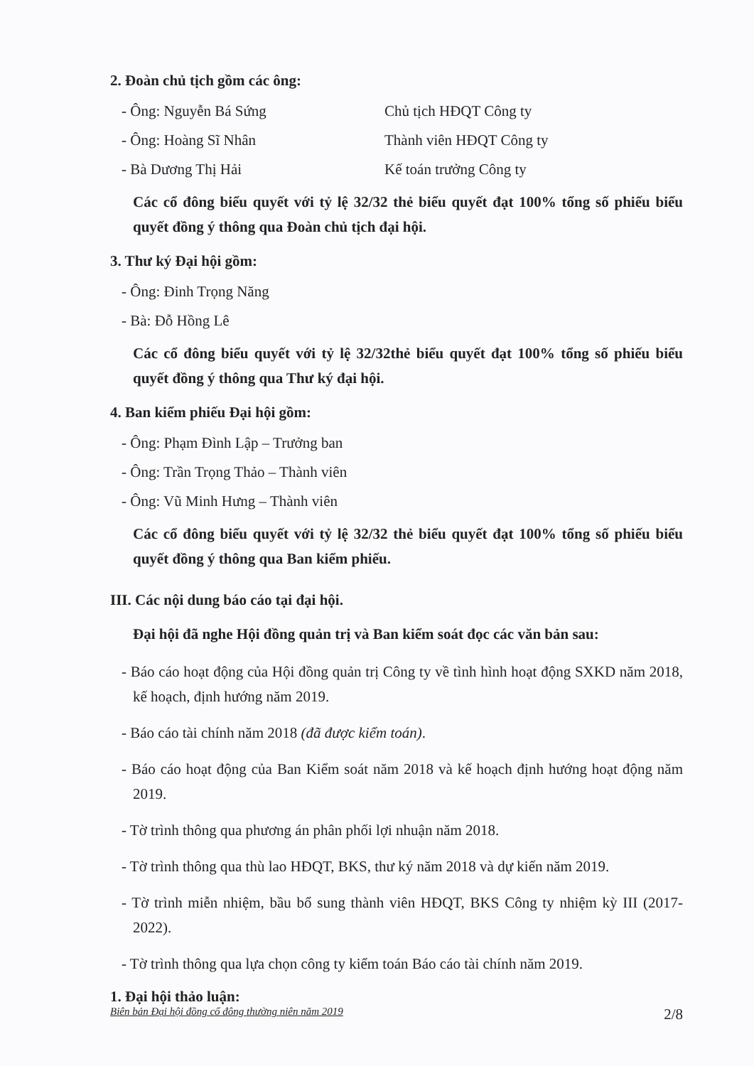2. Đoàn chủ tịch gồm các ông:
- Ông: Nguyễn Bá Sứng Chủ tịch HĐQT Công ty
- Ông: Hoàng Sĩ Nhân Thành viên HĐQT Công ty
- Bà Dương Thị Hải Kế toán trưởng Công ty
Các cổ đông biểu quyết với tỷ lệ 32/32 thẻ biểu quyết đạt 100% tổng số phiếu biểu quyết đồng ý thông qua Đoàn chủ tịch đại hội.
3. Thư ký Đại hội gồm:
- Ông: Đinh Trọng Năng
- Bà: Đỗ Hồng Lê
Các cổ đông biểu quyết với tỷ lệ 32/32thẻ biểu quyết đạt 100% tổng số phiếu biểu quyết đồng ý thông qua Thư ký đại hội.
4. Ban kiểm phiếu Đại hội gồm:
- Ông: Phạm Đình Lập – Trưởng ban
- Ông: Trần Trọng Thảo – Thành viên
- Ông: Vũ Minh Hưng – Thành viên
Các cổ đông biểu quyết với tỷ lệ 32/32 thẻ biểu quyết đạt 100% tổng số phiếu biểu quyết đồng ý thông qua Ban kiểm phiếu.
III. Các nội dung báo cáo tại đại hội.
Đại hội đã nghe Hội đồng quản trị và Ban kiểm soát đọc các văn bản sau:
- Báo cáo hoạt động của Hội đồng quản trị Công ty về tình hình hoạt động SXKD năm 2018, kế hoạch, định hướng năm 2019.
- Báo cáo tài chính năm 2018 (đã được kiểm toán).
- Báo cáo hoạt động của Ban Kiểm soát năm 2018 và kế hoạch định hướng hoạt động năm 2019.
- Tờ trình thông qua phương án phân phối lợi nhuận năm 2018.
- Tờ trình thông qua thù lao HĐQT, BKS, thư ký năm 2018 và dự kiến năm 2019.
- Tờ trình miễn nhiệm, bầu bổ sung thành viên HĐQT, BKS Công ty nhiệm kỳ III (2017-2022).
- Tờ trình thông qua lựa chọn công ty kiểm toán Báo cáo tài chính năm 2019.
1. Đại hội thảo luận:
Biên bản Đại hội đồng cổ đông thường niên năm 2019 2/8